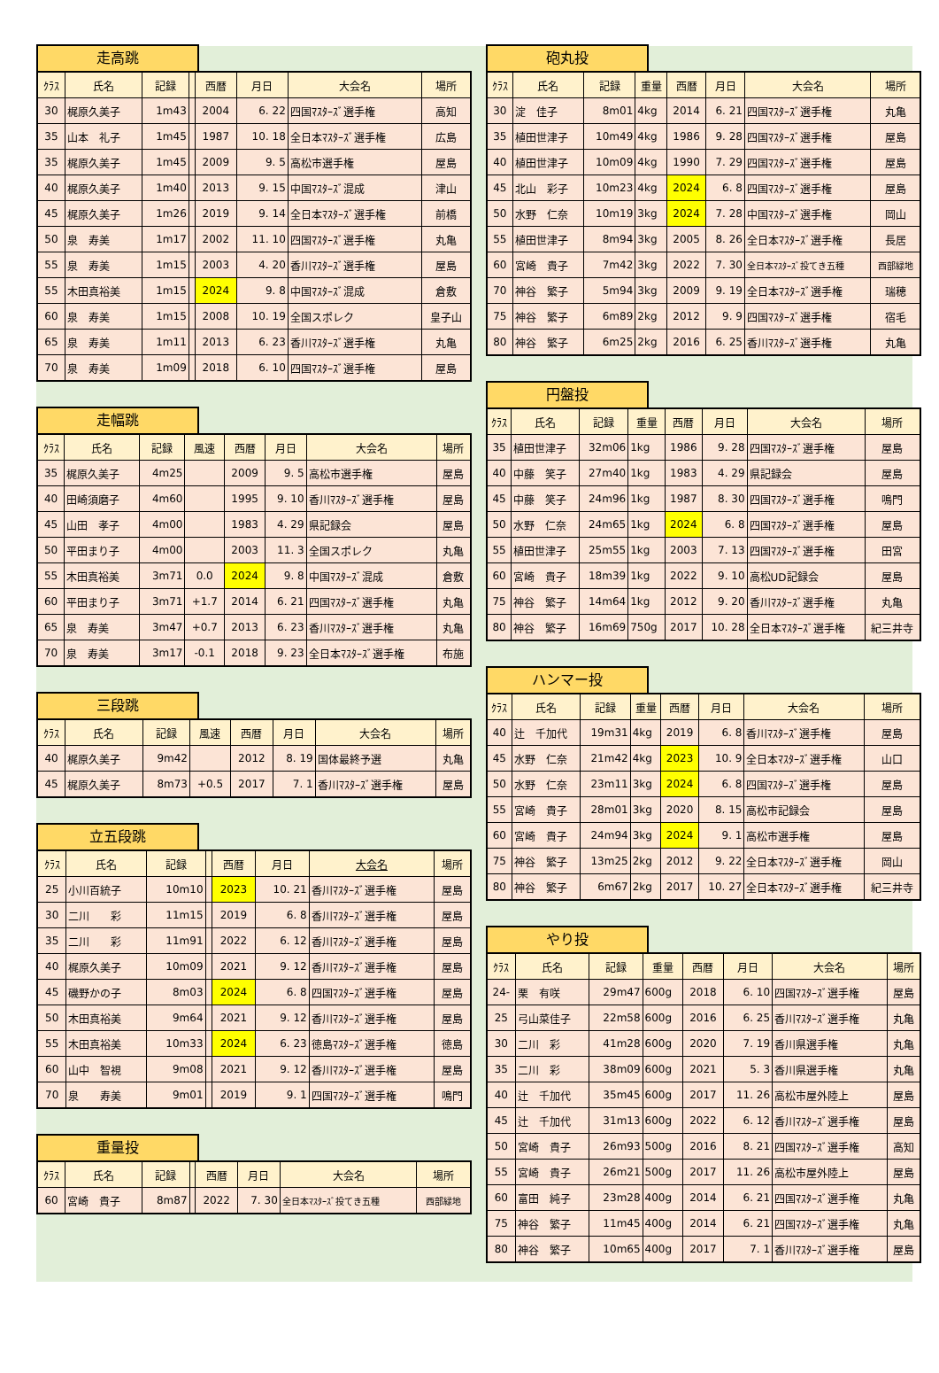走高跳
| ｸﾗｽ | 氏名 | 記録 | | 西暦 | 月日 | 大会名 | 場所 |
| --- | --- | --- | --- | --- | --- | --- | --- |
| 30 | 梶原久美子 | 1m43 | | 2004 | 6. 22 | 四国ﾏｽﾀｰｽﾞ選手権 | 高知 |
| 35 | 山本 礼子 | 1m45 | | 1987 | 10. 18 | 全日本ﾏｽﾀｰｽﾞ選手権 | 広島 |
| 35 | 梶原久美子 | 1m45 | | 2009 | 9. 5 | 高松市選手権 | 屋島 |
| 40 | 梶原久美子 | 1m40 | | 2013 | 9. 15 | 中国ﾏｽﾀｰｽﾞ混成 | 津山 |
| 45 | 梶原久美子 | 1m26 | | 2019 | 9. 14 | 全日本ﾏｽﾀｰｽﾞ選手権 | 前橋 |
| 50 | 泉 寿美 | 1m17 | | 2002 | 11. 10 | 四国ﾏｽﾀｰｽﾞ選手権 | 丸亀 |
| 55 | 泉 寿美 | 1m15 | | 2003 | 4. 20 | 香川ﾏｽﾀｰｽﾞ選手権 | 屋島 |
| 55 | 木田真裕美 | 1m15 | | 2024 | 9. 8 | 中国ﾏｽﾀｰｽﾞ混成 | 倉敷 |
| 60 | 泉 寿美 | 1m15 | | 2008 | 10. 19 | 全国スポレク | 皇子山 |
| 65 | 泉 寿美 | 1m11 | | 2013 | 6. 23 | 香川ﾏｽﾀｰｽﾞ選手権 | 丸亀 |
| 70 | 泉 寿美 | 1m09 | | 2018 | 6. 10 | 四国ﾏｽﾀｰｽﾞ選手権 | 屋島 |
走幅跳
| ｸﾗｽ | 氏名 | 記録 | 風速 | 西暦 | 月日 | 大会名 | 場所 |
| --- | --- | --- | --- | --- | --- | --- | --- |
| 35 | 梶原久美子 | 4m25 | | 2009 | 9. 5 | 高松市選手権 | 屋島 |
| 40 | 田崎須磨子 | 4m60 | | 1995 | 9. 10 | 香川ﾏｽﾀｰｽﾞ選手権 | 屋島 |
| 45 | 山田 孝子 | 4m00 | | 1983 | 4. 29 | 県記録会 | 屋島 |
| 50 | 平田まり子 | 4m00 | | 2003 | 11. 3 | 全国スポレク | 丸亀 |
| 55 | 木田真裕美 | 3m71 | 0.0 | 2024 | 9. 8 | 中国ﾏｽﾀｰｽﾞ混成 | 倉敷 |
| 60 | 平田まり子 | 3m71 | +1.7 | 2014 | 6. 21 | 四国ﾏｽﾀｰｽﾞ選手権 | 丸亀 |
| 65 | 泉 寿美 | 3m47 | +0.7 | 2013 | 6. 23 | 香川ﾏｽﾀｰｽﾞ選手権 | 丸亀 |
| 70 | 泉 寿美 | 3m17 | -0.1 | 2018 | 9. 23 | 全日本ﾏｽﾀｰｽﾞ選手権 | 布施 |
三段跳
| ｸﾗｽ | 氏名 | 記録 | 風速 | 西暦 | 月日 | 大会名 | 場所 |
| --- | --- | --- | --- | --- | --- | --- | --- |
| 40 | 梶原久美子 | 9m42 | | 2012 | 8. 19 | 国体最終予選 | 丸亀 |
| 45 | 梶原久美子 | 8m73 | +0.5 | 2017 | 7. 1 | 香川ﾏｽﾀｰｽﾞ選手権 | 屋島 |
立五段跳
| ｸﾗｽ | 氏名 | 記録 | | 西暦 | 月日 | 大会名 | 場所 |
| --- | --- | --- | --- | --- | --- | --- | --- |
| 25 | 小川百統子 | 10m10 | | 2023 | 10. 21 | 香川ﾏｽﾀｰｽﾞ選手権 | 屋島 |
| 30 | 二川 彩 | 11m15 | | 2019 | 6. 8 | 香川ﾏｽﾀｰｽﾞ選手権 | 屋島 |
| 35 | 二川 彩 | 11m91 | | 2022 | 6. 12 | 香川ﾏｽﾀｰｽﾞ選手権 | 屋島 |
| 40 | 梶原久美子 | 10m09 | | 2021 | 9. 12 | 香川ﾏｽﾀｰｽﾞ選手権 | 屋島 |
| 45 | 磯野かの子 | 8m03 | | 2024 | 6. 8 | 四国ﾏｽﾀｰｽﾞ選手権 | 屋島 |
| 50 | 木田真裕美 | 9m64 | | 2021 | 9. 12 | 香川ﾏｽﾀｰｽﾞ選手権 | 屋島 |
| 55 | 木田真裕美 | 10m33 | | 2024 | 6. 23 | 徳島ﾏｽﾀｰｽﾞ選手権 | 徳島 |
| 60 | 山中 智視 | 9m08 | | 2021 | 9. 12 | 香川ﾏｽﾀｰｽﾞ選手権 | 屋島 |
| 70 | 泉 寿美 | 9m01 | | 2019 | 9. 1 | 四国ﾏｽﾀｰｽﾞ選手権 | 鳴門 |
重量投
| ｸﾗｽ | 氏名 | 記録 | | 西暦 | 月日 | 大会名 | 場所 |
| --- | --- | --- | --- | --- | --- | --- | --- |
| 60 | 宮崎 貴子 | 8m87 | | 2022 | 7. 30 | 全日本ﾏｽﾀｰｽﾞ投てき五種 | 西部緑地 |
砲丸投
| ｸﾗｽ | 氏名 | 記録 | 重量 | 西暦 | 月日 | 大会名 | 場所 |
| --- | --- | --- | --- | --- | --- | --- | --- |
| 30 | 淀 佳子 | 8m01 | 4kg | 2014 | 6. 21 | 四国ﾏｽﾀｰｽﾞ選手権 | 丸亀 |
| 35 | 植田世津子 | 10m49 | 4kg | 1986 | 9. 28 | 四国ﾏｽﾀｰｽﾞ選手権 | 屋島 |
| 40 | 植田世津子 | 10m09 | 4kg | 1990 | 7. 29 | 四国ﾏｽﾀｰｽﾞ選手権 | 屋島 |
| 45 | 北山 彩子 | 10m23 | 4kg | 2024 | 6. 8 | 四国ﾏｽﾀｰｽﾞ選手権 | 屋島 |
| 50 | 水野 仁奈 | 10m19 | 3kg | 2024 | 7. 28 | 中国ﾏｽﾀｰｽﾞ選手権 | 岡山 |
| 55 | 植田世津子 | 8m94 | 3kg | 2005 | 8. 26 | 全日本ﾏｽﾀｰｽﾞ選手権 | 長居 |
| 60 | 宮崎 貴子 | 7m42 | 3kg | 2022 | 7. 30 | 全日本ﾏｽﾀｰｽﾞ投てき五種 | 西部緑地 |
| 70 | 神谷 繁子 | 5m94 | 3kg | 2009 | 9. 19 | 全日本ﾏｽﾀｰｽﾞ選手権 | 瑞穂 |
| 75 | 神谷 繁子 | 6m89 | 2kg | 2012 | 9. 9 | 四国ﾏｽﾀｰｽﾞ選手権 | 宿毛 |
| 80 | 神谷 繁子 | 6m25 | 2kg | 2016 | 6. 25 | 香川ﾏｽﾀｰｽﾞ選手権 | 丸亀 |
円盤投
| ｸﾗｽ | 氏名 | 記録 | 重量 | 西暦 | 月日 | 大会名 | 場所 |
| --- | --- | --- | --- | --- | --- | --- | --- |
| 35 | 植田世津子 | 32m06 | 1kg | 1986 | 9. 28 | 四国ﾏｽﾀｰｽﾞ選手権 | 屋島 |
| 40 | 中藤 笑子 | 27m40 | 1kg | 1983 | 4. 29 | 県記録会 | 屋島 |
| 45 | 中藤 笑子 | 24m96 | 1kg | 1987 | 8. 30 | 四国ﾏｽﾀｰｽﾞ選手権 | 鳴門 |
| 50 | 水野 仁奈 | 24m65 | 1kg | 2024 | 6. 8 | 四国ﾏｽﾀｰｽﾞ選手権 | 屋島 |
| 55 | 植田世津子 | 25m55 | 1kg | 2003 | 7. 13 | 四国ﾏｽﾀｰｽﾞ選手権 | 田宮 |
| 60 | 宮崎 貴子 | 18m39 | 1kg | 2022 | 9. 10 | 高松UD記録会 | 屋島 |
| 75 | 神谷 繁子 | 14m64 | 1kg | 2012 | 9. 20 | 香川ﾏｽﾀｰｽﾞ選手権 | 丸亀 |
| 80 | 神谷 繁子 | 16m69 | 750g | 2017 | 10. 28 | 全日本ﾏｽﾀｰｽﾞ選手権 | 紀三井寺 |
ハンマー投
| ｸﾗｽ | 氏名 | 記録 | 重量 | 西暦 | 月日 | 大会名 | 場所 |
| --- | --- | --- | --- | --- | --- | --- | --- |
| 40 | 辻 千加代 | 19m31 | 4kg | 2019 | 6. 8 | 香川ﾏｽﾀｰｽﾞ選手権 | 屋島 |
| 45 | 水野 仁奈 | 21m42 | 4kg | 2023 | 10. 9 | 全日本ﾏｽﾀｰｽﾞ選手権 | 山口 |
| 50 | 水野 仁奈 | 23m11 | 3kg | 2024 | 6. 8 | 四国ﾏｽﾀｰｽﾞ選手権 | 屋島 |
| 55 | 宮崎 貴子 | 28m01 | 3kg | 2020 | 8. 15 | 高松市記録会 | 屋島 |
| 60 | 宮崎 貴子 | 24m94 | 3kg | 2024 | 9. 1 | 高松市選手権 | 屋島 |
| 75 | 神谷 繁子 | 13m25 | 2kg | 2012 | 9. 22 | 全日本ﾏｽﾀｰｽﾞ選手権 | 岡山 |
| 80 | 神谷 繁子 | 6m67 | 2kg | 2017 | 10. 27 | 全日本ﾏｽﾀｰｽﾞ選手権 | 紀三井寺 |
やり投
| ｸﾗｽ | 氏名 | 記録 | 重量 | 西暦 | 月日 | 大会名 | 場所 |
| --- | --- | --- | --- | --- | --- | --- | --- |
| 24- | 栗 有咲 | 29m47 | 600g | 2018 | 6. 10 | 四国ﾏｽﾀｰｽﾞ選手権 | 屋島 |
| 25 | 弓山菜佳子 | 22m58 | 600g | 2016 | 6. 25 | 香川ﾏｽﾀｰｽﾞ選手権 | 丸亀 |
| 30 | 二川 彩 | 41m28 | 600g | 2020 | 7. 19 | 香川県選手権 | 丸亀 |
| 35 | 二川 彩 | 38m09 | 600g | 2021 | 5. 3 | 香川県選手権 | 丸亀 |
| 40 | 辻 千加代 | 35m45 | 600g | 2017 | 11. 26 | 高松市屋外陸上 | 屋島 |
| 45 | 辻 千加代 | 31m13 | 600g | 2022 | 6. 12 | 香川ﾏｽﾀｰｽﾞ選手権 | 屋島 |
| 50 | 宮崎 貴子 | 26m93 | 500g | 2016 | 8. 21 | 四国ﾏｽﾀｰｽﾞ選手権 | 高知 |
| 55 | 宮崎 貴子 | 26m21 | 500g | 2017 | 11. 26 | 高松市屋外陸上 | 屋島 |
| 60 | 富田 純子 | 23m28 | 400g | 2014 | 6. 21 | 四国ﾏｽﾀｰｽﾞ選手権 | 丸亀 |
| 75 | 神谷 繁子 | 11m45 | 400g | 2014 | 6. 21 | 四国ﾏｽﾀｰｽﾞ選手権 | 丸亀 |
| 80 | 神谷 繁子 | 10m65 | 400g | 2017 | 7. 1 | 香川ﾏｽﾀｰｽﾞ選手権 | 屋島 |